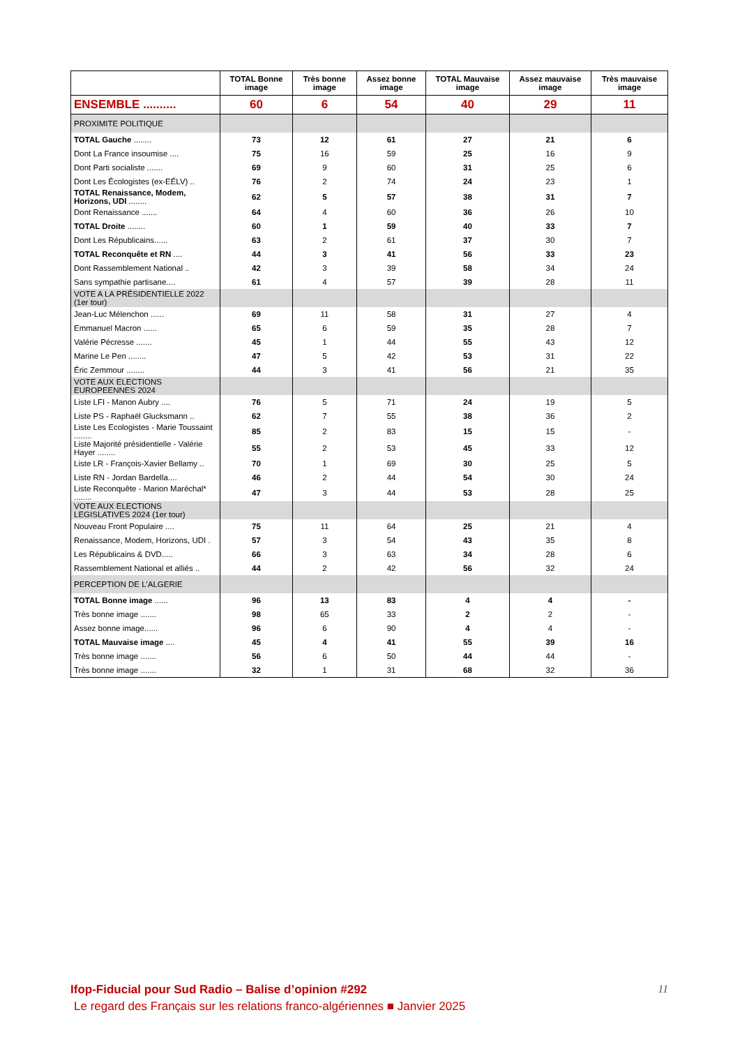| | TOTAL Bonne image | Très bonne image | Assez bonne image | TOTAL Mauvaise image | Assez mauvaise image | Très mauvaise image |
| --- | --- | --- | --- | --- | --- | --- |
| ENSEMBLE .......... | 60 | 6 | 54 | 40 | 29 | 11 |
| PROXIMITE POLITIQUE | | | | | | |
| TOTAL Gauche ........ | 73 | 12 | 61 | 27 | 21 | 6 |
| Dont La France insoumise .... | 75 | 16 | 59 | 25 | 16 | 9 |
| Dont Parti socialiste ....... | 69 | 9 | 60 | 31 | 25 | 6 |
| Dont Les Écologistes (ex-EÉLV) .. | 76 | 2 | 74 | 24 | 23 | 1 |
| TOTAL Renaissance, Modem, Horizons, UDI ........ | 62 | 5 | 57 | 38 | 31 | 7 |
| Dont Renaissance ....... | 64 | 4 | 60 | 36 | 26 | 10 |
| TOTAL Droite ........ | 60 | 1 | 59 | 40 | 33 | 7 |
| Dont Les Républicains...... | 63 | 2 | 61 | 37 | 30 | 7 |
| TOTAL Reconquête et RN .... | 44 | 3 | 41 | 56 | 33 | 23 |
| Dont Rassemblement National .. | 42 | 3 | 39 | 58 | 34 | 24 |
| Sans sympathie partisane.... | 61 | 4 | 57 | 39 | 28 | 11 |
| VOTE A LA PRÉSIDENTIELLE 2022 (1er tour) | | | | | | |
| Jean-Luc Mélenchon ...... | 69 | 11 | 58 | 31 | 27 | 4 |
| Emmanuel Macron ...... | 65 | 6 | 59 | 35 | 28 | 7 |
| Valérie Pécresse ....... | 45 | 1 | 44 | 55 | 43 | 12 |
| Marine Le Pen ........ | 47 | 5 | 42 | 53 | 31 | 22 |
| Éric Zemmour ........ | 44 | 3 | 41 | 56 | 21 | 35 |
| VOTE AUX ELECTIONS EUROPEENNES 2024 | | | | | | |
| Liste LFI - Manon Aubry .... | 76 | 5 | 71 | 24 | 19 | 5 |
| Liste PS - Raphaël Glucksmann .. | 62 | 7 | 55 | 38 | 36 | 2 |
| Liste Les Ecologistes - Marie Toussaint ........ | 85 | 2 | 83 | 15 | 15 | - |
| Liste Majorité présidentielle - Valérie Hayer ........ | 55 | 2 | 53 | 45 | 33 | 12 |
| Liste LR - François-Xavier Bellamy .. | 70 | 1 | 69 | 30 | 25 | 5 |
| Liste RN - Jordan Bardella.... | 46 | 2 | 44 | 54 | 30 | 24 |
| Liste Reconquête - Marion Maréchal* ........ | 47 | 3 | 44 | 53 | 28 | 25 |
| VOTE AUX ELECTIONS LEGISLATIVES 2024 (1er tour) | | | | | | |
| Nouveau Front Populaire .... | 75 | 11 | 64 | 25 | 21 | 4 |
| Renaissance, Modem, Horizons, UDI . | 57 | 3 | 54 | 43 | 35 | 8 |
| Les Républicains & DVD..... | 66 | 3 | 63 | 34 | 28 | 6 |
| Rassemblement National et alliés .. | 44 | 2 | 42 | 56 | 32 | 24 |
| PERCEPTION DE L'ALGERIE | | | | | | |
| TOTAL Bonne image ...... | 96 | 13 | 83 | 4 | 4 | - |
| Très bonne image ....... | 98 | 65 | 33 | 2 | 2 | - |
| Assez bonne image...... | 96 | 6 | 90 | 4 | 4 | - |
| TOTAL Mauvaise image .... | 45 | 4 | 41 | 55 | 39 | 16 |
| Très bonne image ....... | 56 | 6 | 50 | 44 | 44 | - |
| Très bonne image ....... | 32 | 1 | 31 | 68 | 32 | 36 |
Ifop-Fiducial pour Sud Radio – Balise d’opinion #292
Le regard des Français sur les relations franco-algériennes ■ Janvier 2025
11